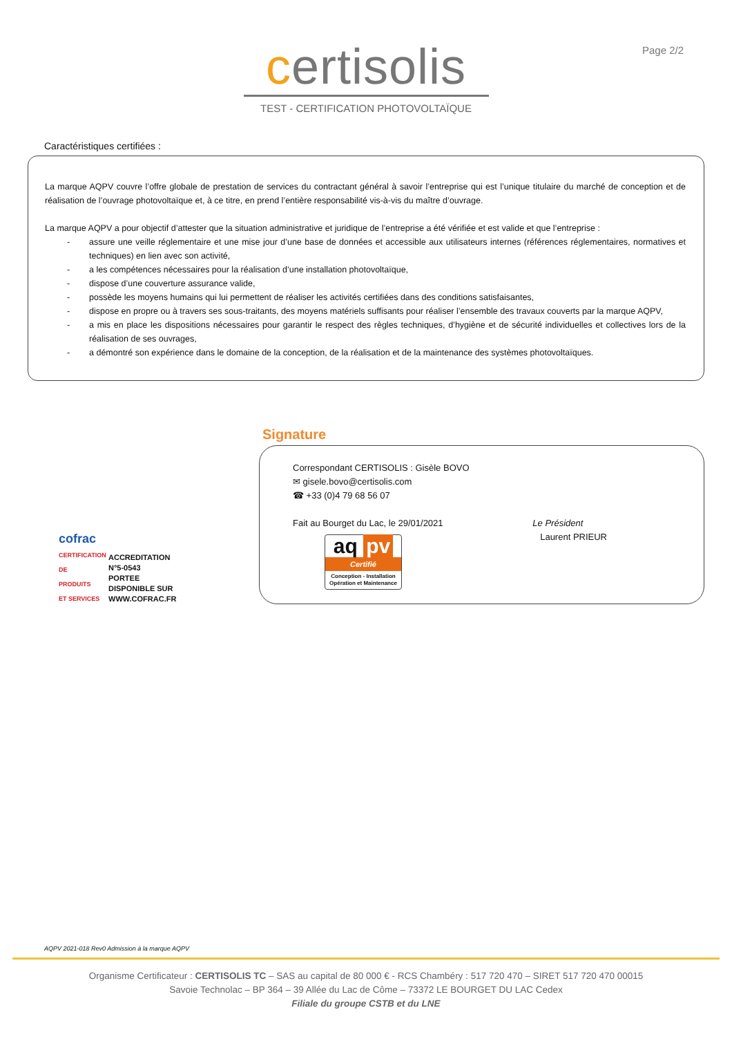Page 2/2
certisolis
TEST - CERTIFICATION PHOTOVOLTAÏQUE
Caractéristiques certifiées :
La marque AQPV couvre l’offre globale de prestation de services du contractant général à savoir l’entreprise qui est l’unique titulaire du marché de conception et de réalisation de l’ouvrage photovoltaïque et, à ce titre, en prend l’entière responsabilité vis-à-vis du maître d’ouvrage.
La marque AQPV a pour objectif d’attester que la situation administrative et juridique de l’entreprise a été vérifiée et est valide et que l’entreprise :
- assure une veille réglementaire et une mise jour d’une base de données et accessible aux utilisateurs internes (références réglementaires, normatives et techniques) en lien avec son activité,
- a les compétences nécessaires pour la réalisation d’une installation photovoltaïque,
- dispose d’une couverture assurance valide,
- possède les moyens humains qui lui permettent de réaliser les activités certifiées dans des conditions satisfaisantes,
- dispose en propre ou à travers ses sous-traitants, des moyens matériels suffisants pour réaliser l’ensemble des travaux couverts par la marque AQPV,
- a mis en place les dispositions nécessaires pour garantir le respect des règles techniques, d’hygiène et de sécurité individuelles et collectives lors de la réalisation de ses ouvrages,
- a démontré son expérience dans le domaine de la conception, de la réalisation et de la maintenance des systèmes photovoltaïques.
Signature
cofrac
CERTIFICATION DE PRODUITS ET SERVICES
ACCREDITATION
N°5-0543
PORTEE
DISPONIBLE SUR
WWW.COFRAC.FR
Correspondant CERTISOLIS : Gisèle BOVO
✉ gisele.bovo@certisolis.com
☎ +33 (0)4 79 68 56 07
Fait au Bourget du Lac, le 29/01/2021
aq pv
Certifié
Conception - Installation Opération et Maintenance
Le Président
Laurent PRIEUR
AQPV 2021-018 Rev0 Admission à la marque AQPV
Organisme Certificateur : CERTISOLIS TC – SAS au capital de 80 000 € - RCS Chambéry : 517 720 470 – SIRET 517 720 470 00015
Savoie Technolac – BP 364 – 39 Allée du Lac de Côme – 73372 LE BOURGET DU LAC Cedex
Filiale du groupe CSTB et du LNE